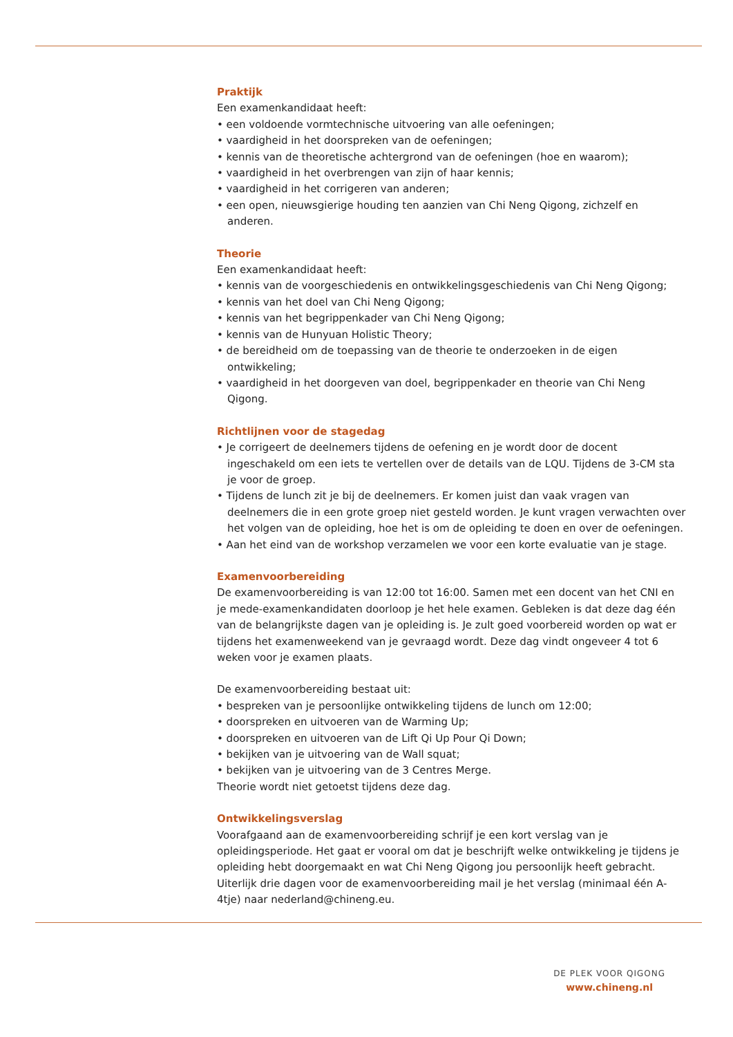Praktijk
Een examenkandidaat heeft:
• een voldoende vormtechnische uitvoering van alle oefeningen;
• vaardigheid in het doorspreken van de oefeningen;
• kennis van de theoretische achtergrond van de oefeningen (hoe en waarom);
• vaardigheid in het overbrengen van zijn of haar kennis;
• vaardigheid in het corrigeren van anderen;
• een open, nieuwsgierige houding ten aanzien van Chi Neng Qigong, zichzelf en anderen.
Theorie
Een examenkandidaat heeft:
• kennis van de voorgeschiedenis en ontwikkelingsgeschiedenis van Chi Neng Qigong;
• kennis van het doel van Chi Neng Qigong;
• kennis van het begrippenkader van Chi Neng Qigong;
• kennis van de Hunyuan Holistic Theory;
• de bereidheid om de toepassing van de theorie te onderzoeken in de eigen ontwikkeling;
• vaardigheid in het doorgeven van doel, begrippenkader en theorie van Chi Neng Qigong.
Richtlijnen voor de stagedag
• Je corrigeert de deelnemers tijdens de oefening en je wordt door de docent ingeschakeld om een iets te vertellen over de details van de LQU. Tijdens de 3-CM sta je voor de groep.
• Tijdens de lunch zit je bij de deelnemers. Er komen juist dan vaak vragen van deelnemers die in een grote groep niet gesteld worden. Je kunt vragen verwachten over het volgen van de opleiding, hoe het is om de opleiding te doen en over de oefeningen.
• Aan het eind van de workshop verzamelen we voor een korte evaluatie van je stage.
Examenvoorbereiding
De examenvoorbereiding is van 12:00 tot 16:00. Samen met een docent van het CNI en je mede-examenkandidaten doorloop je het hele examen. Gebleken is dat deze dag één van de belangrijkste dagen van je opleiding is. Je zult goed voorbereid worden op wat er tijdens het examenweekend van je gevraagd wordt. Deze dag vindt ongeveer 4 tot 6 weken voor je examen plaats.
De examenvoorbereiding bestaat uit:
• bespreken van je persoonlijke ontwikkeling tijdens de lunch om 12:00;
• doorspreken en uitvoeren van de Warming Up;
• doorspreken en uitvoeren van de Lift Qi Up Pour Qi Down;
• bekijken van je uitvoering van de Wall squat;
• bekijken van je uitvoering van de 3 Centres Merge.
Theorie wordt niet getoetst tijdens deze dag.
Ontwikkelingsverslag
Voorafgaand aan de examenvoorbereiding schrijf je een kort verslag van je opleidingsperiode. Het gaat er vooral om dat je beschrijft welke ontwikkeling je tijdens je opleiding hebt doorgemaakt en wat Chi Neng Qigong jou persoonlijk heeft gebracht. Uiterlijk drie dagen voor de examenvoorbereiding mail je het verslag (minimaal één A-4tje) naar nederland@chineng.eu.
DE PLEK VOOR QIGONG
www.chineng.nl